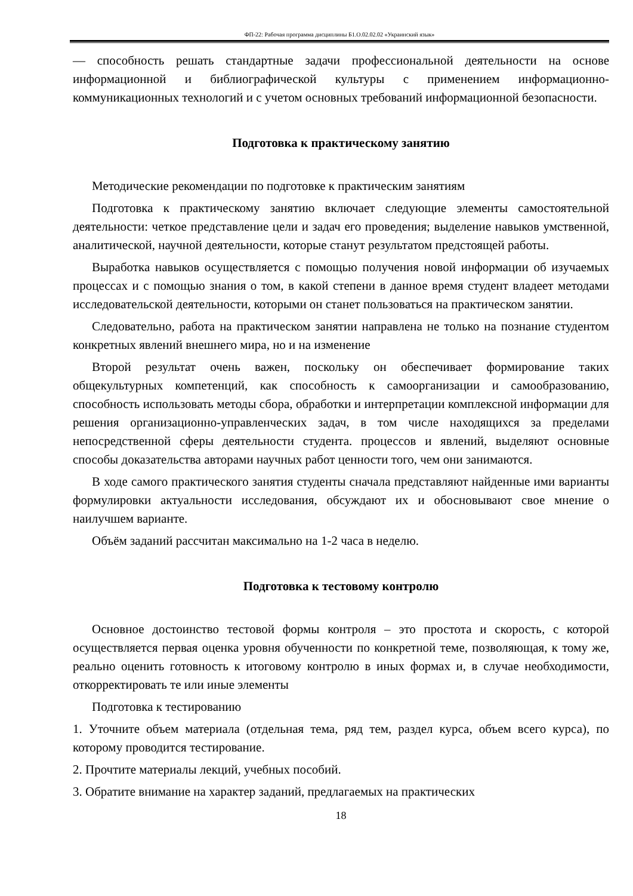ФП-22: Рабочая программа дисциплины Б1.О.02.02.02 «Украинский язык»
— способность решать стандартные задачи профессиональной деятельности на основе информационной и библиографической культуры с применением информационно-коммуникационных технологий и с учетом основных требований информационной безопасности.
Подготовка к практическому занятию
Методические рекомендации по подготовке к практическим занятиям
Подготовка к практическому занятию включает следующие элементы самостоятельной деятельности: четкое представление цели и задач его проведения; выделение навыков умственной, аналитической, научной деятельности, которые станут результатом предстоящей работы.
Выработка навыков осуществляется с помощью получения новой информации об изучаемых процессах и с помощью знания о том, в какой степени в данное время студент владеет методами исследовательской деятельности, которыми он станет пользоваться на практическом занятии.
Следовательно, работа на практическом занятии направлена не только на познание студентом конкретных явлений внешнего мира, но и на изменение
Второй результат очень важен, поскольку он обеспечивает формирование таких общекультурных компетенций, как способность к самоорганизации и самообразованию, способность использовать методы сбора, обработки и интерпретации комплексной информации для решения организационно-управленческих задач, в том числе находящихся за пределами непосредственной сферы деятельности студента. процессов и явлений, выделяют основные способы доказательства авторами научных работ ценности того, чем они занимаются.
В ходе самого практического занятия студенты сначала представляют найденные ими варианты формулировки актуальности исследования, обсуждают их и обосновывают свое мнение о наилучшем варианте.
Объём заданий рассчитан максимально на 1-2 часа в неделю.
Подготовка к тестовому контролю
Основное достоинство тестовой формы контроля – это простота и скорость, с которой осуществляется первая оценка уровня обученности по конкретной теме, позволяющая, к тому же, реально оценить готовность к итоговому контролю в иных формах и, в случае необходимости, откорректировать те или иные элементы
Подготовка к тестированию
1. Уточните объем материала (отдельная тема, ряд тем, раздел курса, объем всего курса), по которому проводится тестирование.
2. Прочтите материалы лекций, учебных пособий.
3. Обратите внимание на характер заданий, предлагаемых на практических
18